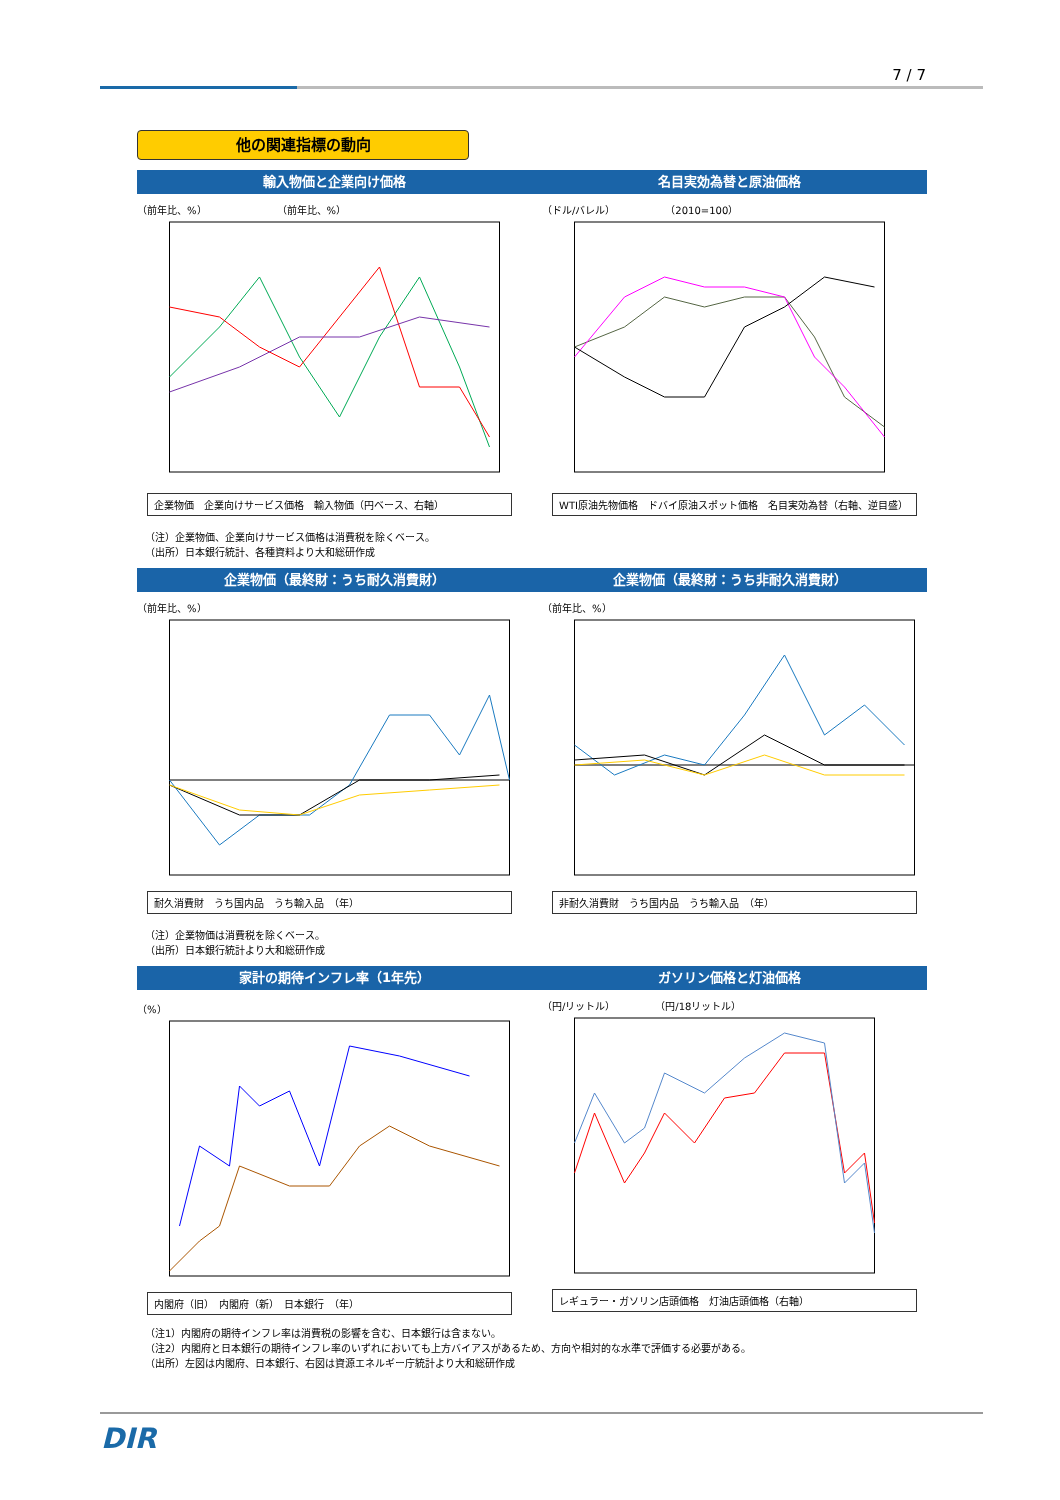7 / 7
他の関連指標の動向
輸入物価と企業向け価格 名目実効為替と原油価格
（前年比、%）　　　　　　　　（前年比、%）
企業物価　企業向けサービス価格　輸入物価（円ベース、右軸）
（ドル/バレル）　　　　　　（2010=100）
WTI原油先物価格　ドバイ原油スポット価格　名目実効為替（右軸、逆目盛）
（注）企業物価、企業向けサービス価格は消費税を除くベース。
（出所）日本銀行統計、各種資料より大和総研作成
企業物価（最終財：うち耐久消費財） 企業物価（最終財：うち非耐久消費財）
（前年比、%）
耐久消費財　うち国内品　うち輸入品　（年）
（前年比、%）
非耐久消費財　うち国内品　うち輸入品　（年）
（注）企業物価は消費税を除くベース。
（出所）日本銀行統計より大和総研作成
家計の期待インフレ率（1年先） ガソリン価格と灯油価格
（%）
内閣府（旧）　内閣府（新）　日本銀行　（年）
（円/リットル）　　　　　（円/18リットル）
レギュラー・ガソリン店頭価格　灯油店頭価格（右軸）
（注1）内閣府の期待インフレ率は消費税の影響を含む、日本銀行は含まない。
（注2）内閣府と日本銀行の期待インフレ率のいずれにおいても上方バイアスがあるため、方向や相対的な水準で評価する必要がある。
（出所）左図は内閣府、日本銀行、右図は資源エネルギー庁統計より大和総研作成
DIR